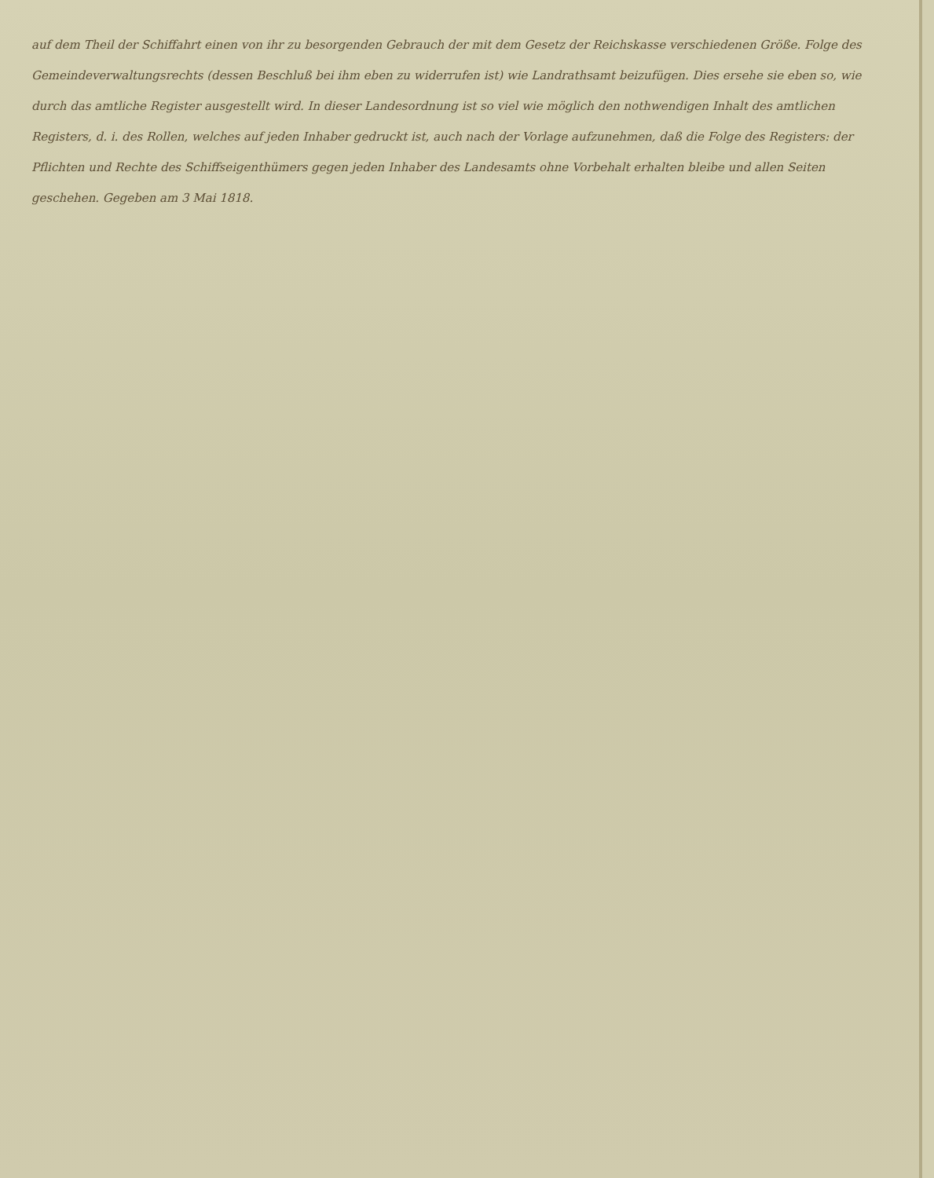auf dem Theil der Schiffahrt einen von ihr zu besorgenden Gebrauch der mit dem Gesetz der Reichskasse verschiedenen Größe. Folge des Gemeindeverwaltungsrechts (dessen Beschluß bei ihm eben zu widerrufen ist) wie Landrathsamt beizufügen. Dies ersehe sie eben so, wie durch das amtliche Register ausgestellt wird. In dieser Landesordnung ist so viel wie möglich den nothwendigen Inhalt des amtlichen Registers, d. i. des Rollen, welches auf jeden Inhaber gedruckt ist, auch nach der Vorlage aufzunehmen, daß die Folge des Registers: der Pflichten und Rechte des Schiffseigenthümers gegen jeden Inhaber des Landesamts ohne Vorbehalt erhalten bleibe und allen Seiten geschehen. Gegeben am 3 Mai 1818.